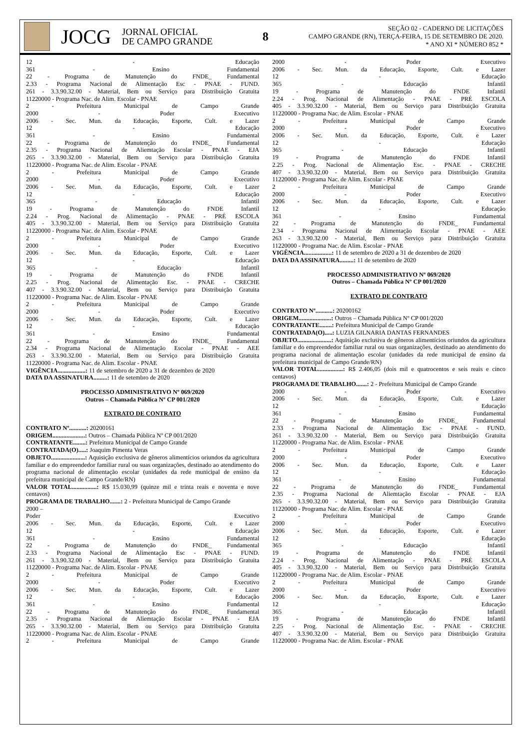JOCG
JORNAL OFICIAL
DE CAMPO GRANDE
8
SEÇÃO 02 - CADERNO DE LICITAÇÕES
CAMPO GRANDE (RN), TERÇA-FEIRA, 15 DE SETEMBRO DE 2020.
* ANO XI * NÚMERO 852 *
12 - Educação
361 - Ensino Fundamental
22 - Programa de Manutenção do FNDE_ Fundamental
2.33 - Programa Nacional de Alimentação Esc - PNAE - FUND.
261 - 3.3.90.32.00 - Material, Bem ou Serviço para Distribuição Gratuita
11220000 - Programa Nac. de Alim. Escolar - PNAE
2 - Prefeitura Municipal de Campo Grande
2000 - Poder Executivo
2006 - Sec. Mun. da Educação, Esporte, Cult. e Lazer
12 - Educação
361 - Ensino Fundamental
22 - Programa de Manutenção do FNDE_ Fundamental
2.35 - Programa Nacional de Aliemtação Escolar - PNAE - EJA
265 - 3.3.90.32.00 - Material, Bem ou Serviço para Distribuição Gratuita
11220000 - Programa Nac. de Alim. Escolar - PNAE
2 - Prefeitura Municipal de Campo Grande
2000 - Poder Executivo
2006 - Sec. Mun. da Educação, Esporte, Cult. e Lazer
12 - Educação
365 - Educação Infantil
19 - Programa de Manutenção do FNDE Infantil
2.24 - Prog. Nacional de Alimentação - PNAE - PRÉ ESCOLA
405 - 3.3.90.32.00 - Material, Bem ou Serviço para Distribuição Gratuita
11220000 - Programa Nac. de Alim. Escolar - PNAE
2 - Prefeitura Municipal de Campo Grande
2000 - Poder Executivo
2006 - Sec. Mun. da Educação, Esporte, Cult. e Lazer
12 - Educação
365 - Educação Infantil
19 - Programa de Manutenção do FNDE Infantil
2.25 - Prog. Nacional de Alimentação Esc. - PNAE - CRECHE
407 - 3.3.90.32.00 - Material, Bem ou Serviço para Distribuição Gratuita
11220000 - Programa Nac. de Alim. Escolar - PNAE
2 - Prefeitura Municipal de Campo Grande
2000 - Poder Executivo
2006 - Sec. Mun. da Educação, Esporte, Cult. e Lazer
12 - Educação
361 - Ensino Fundamental
22 - Programa de Manutenção do FNDE_ Fundamental
2.34 - Programa Nacional de Alimentação Escolar - PNAE - AEE
263 - 3.3.90.32.00 - Material, Bem ou Serviço para Distribuição Gratuita
11220000 - Programa Nac. de Alim. Escolar - PNAE
VIGÊNCIA..................: 11 de setembro de 2020 a 31 de dezembro de 2020
DATA DA ASSINATURA.........: 11 de setembro de 2020
PROCESSO ADMINISTRATIVO Nº 069/2020
Outros – Chamada Pública Nº CP 001/2020
EXTRATO DE CONTRATO
CONTRATO Nº...........: 20200161
ORIGEM.....................: Outros – Chamada Pública Nº CP 001/2020
CONTRATANTE........: Prefeitura Municipal de Campo Grande
CONTRATADA(O).....: Joaquim Pimenta Veras
OBJETO......................: Aquisição exclusiva de gêneros alimentícios oriundos da agricultura familiar e do empreendedor familiar rural ou suas organizações, destinado ao atendimento do programa nacional de alimentação escolar (unidades da rede municipal de ensino da prefeitura municipal de Campo Grande/RN)
VALOR TOTAL................: R$ 15.030,99 (quinze mil e trinta reais e noventa e nove centavos)
PROGRAMA DE TRABALHO.......: 2 - Prefeitura Municipal de Campo Grande
2000 –
Poder Executivo
2006 - Sec. Mun. da Educação, Esporte, Cult. e Lazer
12 - Educação
361 - Ensino Fundamental
22 - Programa de Manutenção do FNDE_ Fundamental
2.33 - Programa Nacional de Alimentação Esc - PNAE - FUND.
261 - 3.3.90.32.00 - Material, Bem ou Serviço para Distribuição Gratuita
11220000 - Programa Nac. de Alim. Escolar - PNAE
2 - Prefeitura Municipal de Campo Grande
2000 - Poder Executivo
2006 - Sec. Mun. da Educação, Esporte, Cult. e Lazer
12 - Educação
361 - Ensino Fundamental
22 - Programa de Manutenção do FNDE_ Fundamental
2.35 - Programa Nacional de Aliemtação Escolar - PNAE - EJA
265 - 3.3.90.32.00 - Material, Bem ou Serviço para Distribuição Gratuita
11220000 - Programa Nac. de Alim. Escolar - PNAE
2 - Prefeitura Municipal de Campo Grande
2000 - Poder Executivo
2006 - Sec. Mun. da Educação, Esporte, Cult. e Lazer
12 - Educação
365 - Educação Infantil
19 - Programa de Manutenção do FNDE Infantil
2.24 - Prog. Nacional de Alimentação - PNAE - PRÉ ESCOLA
405 - 3.3.90.32.00 - Material, Bem ou Serviço para Distribuição Gratuita
11220000 - Programa Nac. de Alim. Escolar - PNAE
2 - Prefeitura Municipal de Campo Grande
2000 - Poder Executivo
2006 - Sec. Mun. da Educação, Esporte, Cult. e Lazer
12 - Educação
365 - Educação Infantil
19 - Programa de Manutenção do FNDE Infantil
2.25 - Prog. Nacional de Alimentação Esc. - PNAE - CRECHE
407 - 3.3.90.32.00 - Material, Bem ou Serviço para Distribuição Gratuita
11220000 - Programa Nac. de Alim. Escolar - PNAE
2 - Prefeitura Municipal de Campo Grande
2000 - Poder Executivo
2006 - Sec. Mun. da Educação, Esporte, Cult. e Lazer
12 - Educação
361 - Ensino Fundamental
22 - Programa de Manutenção do FNDE_ Fundamental
2.34 - Programa Nacional de Alimentação Escolar - PNAE - AEE
263 - 3.3.90.32.00 - Material, Bem ou Serviço para Distribuição Gratuita
11220000 - Programa Nac. de Alim. Escolar - PNAE
VIGÊNCIA..................: 11 de setembro de 2020 a 31 de dezembro de 2020
DATA DA ASSINATURA.........: 11 de setembro de 2020
PROCESSO ADMINISTRATIVO Nº 069/2020
Outros – Chamada Pública Nº CP 001/2020
EXTRATO DE CONTRATO
CONTRATO Nº...........: 20200162
ORIGEM.....................: Outros – Chamada Pública Nº CP 001/2020
CONTRATANTE........: Prefeitura Municipal de Campo Grande
CONTRATADA(O).....: LUZIA GILNARIA DANTAS FERNANDES
OBJETO......................: Aquisição exclusiva de gêneros alimentícios oriundos da agricultura familiar e do empreendedor familiar rural ou suas organizações, destinado ao atendimento do programa nacional de alimentação escolar (unidades da rede municipal de ensino da prefeitura municipal de Campo Grande/RN)
VALOR TOTAL................: R$ 2.406,05 (dois mil e quatrocentos e seis reais e cinco centavos)
PROGRAMA DE TRABALHO.......: 2 - Prefeitura Municipal de Campo Grande
2000 - Poder Executivo
2006 - Sec. Mun. da Educação, Esporte, Cult. e Lazer
12 - Educação
361 - Ensino Fundamental
22 - Programa de Manutenção do FNDE_ Fundamental
2.33 - Programa Nacional de Alimentação Esc - PNAE - FUND.
261 - 3.3.90.32.00 - Material, Bem ou Serviço para Distribuição Gratuita
11220000 - Programa Nac. de Alim. Escolar - PNAE
2 - Prefeitura Municipal de Campo Grande
2000 - Poder Executivo
2006 - Sec. Mun. da Educação, Esporte, Cult. e Lazer
12 - Educação
361 - Ensino Fundamental
22 - Programa de Manutenção do FNDE_ Fundamental
2.35 - Programa Nacional de Aliemtação Escolar - PNAE - EJA
265 - 3.3.90.32.00 - Material, Bem ou Serviço para Distribuição Gratuita
11220000 - Programa Nac. de Alim. Escolar - PNAE
2 - Prefeitura Municipal de Campo Grande
2000 - Poder Executivo
2006 - Sec. Mun. da Educação, Esporte, Cult. e Lazer
12 - Educação
365 - Educação Infantil
19 - Programa de Manutenção do FNDE Infantil
2.24 - Prog. Nacional de Alimentação - PNAE - PRÉ ESCOLA
405 - 3.3.90.32.00 - Material, Bem ou Serviço para Distribuição Gratuita
11220000 - Programa Nac. de Alim. Escolar - PNAE
2 - Prefeitura Municipal de Campo Grande
2000 - Poder Executivo
2006 - Sec. Mun. da Educação, Esporte, Cult. e Lazer
12 - Educação
365 - Educação Infantil
19 - Programa de Manutenção do FNDE Infantil
2.25 - Prog. Nacional de Alimentação Esc. - PNAE - CRECHE
407 - 3.3.90.32.00 - Material, Bem ou Serviço para Distribuição Gratuita
11220000 - Programa Nac. de Alim. Escolar - PNAE